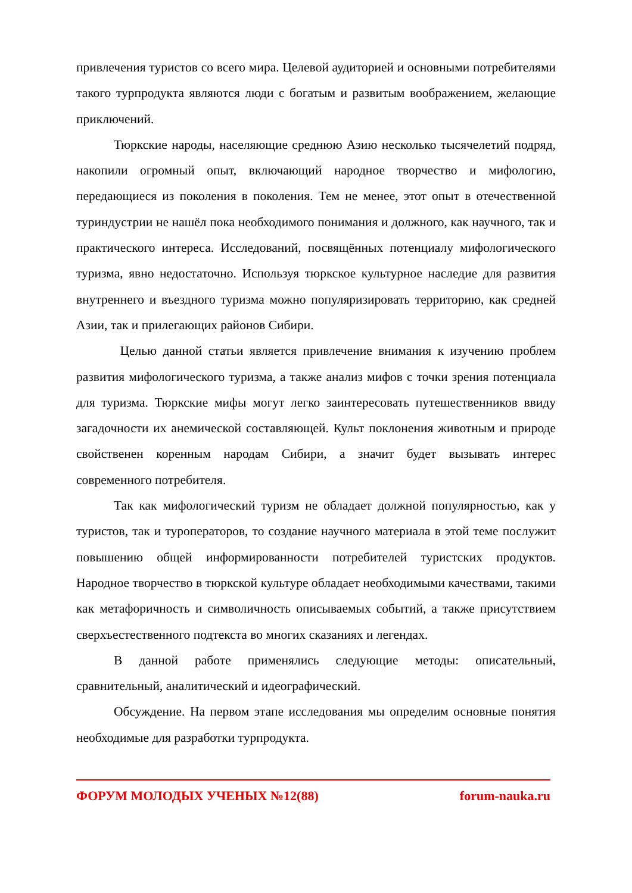привлечения туристов со всего мира. Целевой аудиторией и основными потребителями такого турпродукта являются люди с богатым и развитым воображением, желающие приключений.
Тюркские народы, населяющие среднюю Азию несколько тысячелетий подряд, накопили огромный опыт, включающий народное творчество и мифологию, передающиеся из поколения в поколения. Тем не менее, этот опыт в отечественной туриндустрии не нашёл пока необходимого понимания и должного, как научного, так и практического интереса. Исследований, посвящённых потенциалу мифологического туризма, явно недостаточно. Используя тюркское культурное наследие для развития внутреннего и въездного туризма можно популяризировать территорию, как средней Азии, так и прилегающих районов Сибири.
Целью данной статьи является привлечение внимания к изучению проблем развития мифологического туризма, а также анализ мифов с точки зрения потенциала для туризма. Тюркские мифы могут легко заинтересовать путешественников ввиду загадочности их анемической составляющей. Культ поклонения животным и природе свойственен коренным народам Сибири, а значит будет вызывать интерес современного потребителя.
Так как мифологический туризм не обладает должной популярностью, как у туристов, так и туроператоров, то создание научного материала в этой теме послужит повышению общей информированности потребителей туристских продуктов. Народное творчество в тюркской культуре обладает необходимыми качествами, такими как метафоричность и символичность описываемых событий, а также присутствием сверхъестественного подтекста во многих сказаниях и легендах.
В данной работе применялись следующие методы: описательный, сравнительный, аналитический и идеографический.
Обсуждение. На первом этапе исследования мы определим основные понятия необходимые для разработки турпродукта.
ФОРУМ МОЛОДЫХ УЧЕНЫХ №12(88) forum-nauka.ru